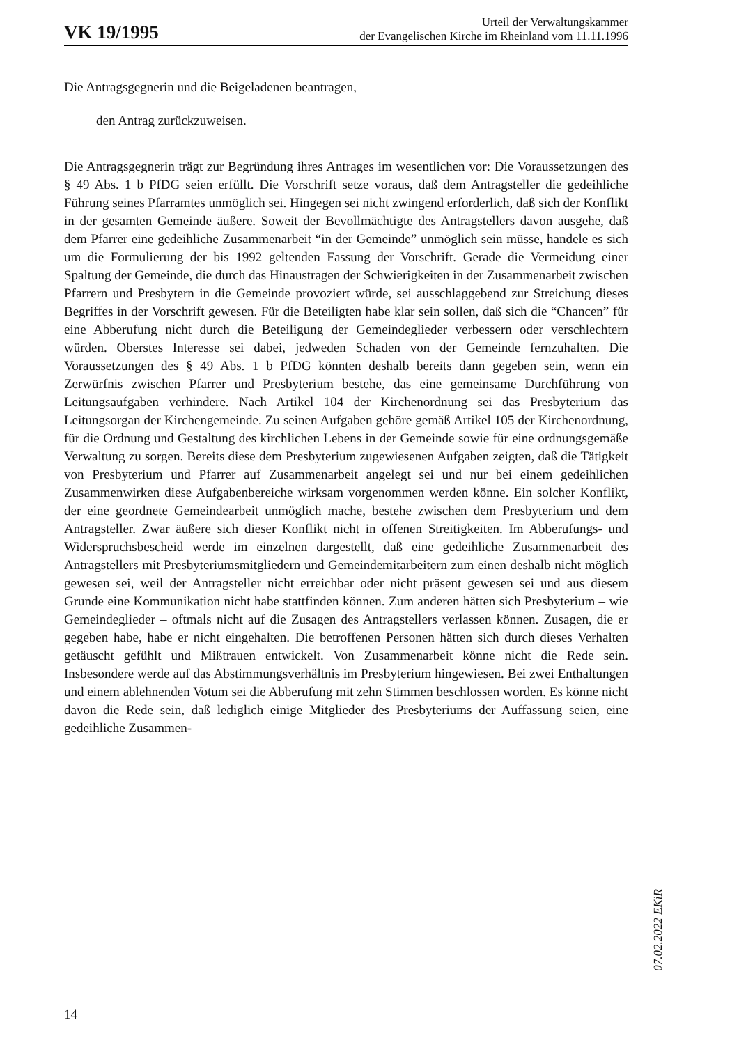VK 19/1995
Urteil der Verwaltungskammer
der Evangelischen Kirche im Rheinland vom 11.11.1996
Die Antragsgegnerin und die Beigeladenen beantragen,
den Antrag zurückzuweisen.
Die Antragsgegnerin trägt zur Begründung ihres Antrages im wesentlichen vor: Die Voraussetzungen des § 49 Abs. 1 b PfDG seien erfüllt. Die Vorschrift setze voraus, daß dem Antragsteller die gedeihliche Führung seines Pfarramtes unmöglich sei. Hingegen sei nicht zwingend erforderlich, daß sich der Konflikt in der gesamten Gemeinde äußere. Soweit der Bevollmächtigte des Antragstellers davon ausgehe, daß dem Pfarrer eine gedeihliche Zusammenarbeit “in der Gemeinde” unmöglich sein müsse, handele es sich um die Formulierung der bis 1992 geltenden Fassung der Vorschrift. Gerade die Vermeidung einer Spaltung der Gemeinde, die durch das Hinaustragen der Schwierigkeiten in der Zusammenarbeit zwischen Pfarrern und Presbytern in die Gemeinde provoziert würde, sei ausschlaggebend zur Streichung dieses Begriffes in der Vorschrift gewesen. Für die Beteiligten habe klar sein sollen, daß sich die “Chancen” für eine Abberufung nicht durch die Beteiligung der Gemeindeglieder verbessern oder verschlechtern würden. Oberstes Interesse sei dabei, jedweden Schaden von der Gemeinde fernzuhalten. Die Voraussetzungen des § 49 Abs. 1 b PfDG könnten deshalb bereits dann gegeben sein, wenn ein Zerwürfnis zwischen Pfarrer und Presbyterium bestehe, das eine gemeinsame Durchführung von Leitungsaufgaben verhindere. Nach Artikel 104 der Kirchenordnung sei das Presbyterium das Leitungsorgan der Kirchengemeinde. Zu seinen Aufgaben gehöre gemäß Artikel 105 der Kirchenordnung, für die Ordnung und Gestaltung des kirchlichen Lebens in der Gemeinde sowie für eine ordnungsgemäße Verwaltung zu sorgen. Bereits diese dem Presbyterium zugewiesenen Aufgaben zeigten, daß die Tätigkeit von Presbyterium und Pfarrer auf Zusammenarbeit angelegt sei und nur bei einem gedeihlichen Zusammenwirken diese Aufgabenbereiche wirksam vorgenommen werden könne. Ein solcher Konflikt, der eine geordnete Gemeindearbeit unmöglich mache, bestehe zwischen dem Presbyterium und dem Antragsteller. Zwar äußere sich dieser Konflikt nicht in offenen Streitigkeiten. Im Abberufungs- und Widerspruchsbescheid werde im einzelnen dargestellt, daß eine gedeihliche Zusammenarbeit des Antragstellers mit Presbyteriumsmitgliedern und Gemeindemitarbeitern zum einen deshalb nicht möglich gewesen sei, weil der Antragsteller nicht erreichbar oder nicht präsent gewesen sei und aus diesem Grunde eine Kommunikation nicht habe stattfinden können. Zum anderen hätten sich Presbyterium – wie Gemeindeglieder – oftmals nicht auf die Zusagen des Antragstellers verlassen können. Zusagen, die er gegeben habe, habe er nicht eingehalten. Die betroffenen Personen hätten sich durch dieses Verhalten getäuscht gefühlt und Mißtrauen entwickelt. Von Zusammenarbeit könne nicht die Rede sein. Insbesondere werde auf das Abstimmungsverhältnis im Presbyterium hingewiesen. Bei zwei Enthaltungen und einem ablehnenden Votum sei die Abberufung mit zehn Stimmen beschlossen worden. Es könne nicht davon die Rede sein, daß lediglich einige Mitglieder des Presbyteriums der Auffassung seien, eine gedeihliche Zusammen-
07.02.2022 EKiR
14